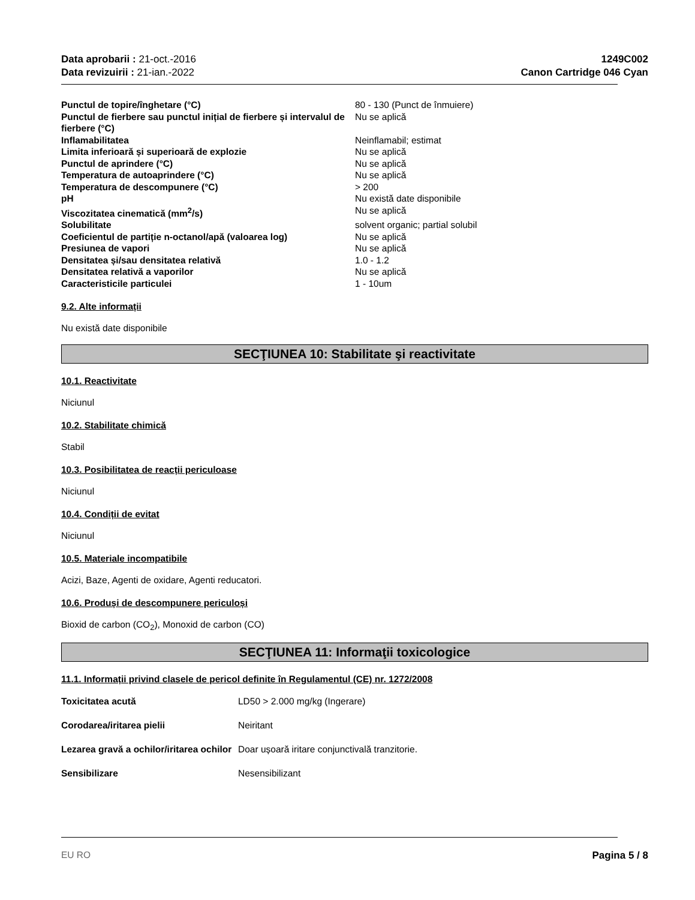Data aprobarii : 21-oct.-2016
Data revizuirii : 21-ian.-2022
1249C002
Canon Cartridge 046 Cyan
| Punctul de topire/înghetare (°C) | 80 - 130 (Punct de înmuiere) |
| Punctul de fierbere sau punctul inițial de fierbere și intervalul de fierbere (°C) | Nu se aplică |
| Inflamabilitatea | Neinflamabil; estimat |
| Limita inferioară și superioară de explozie | Nu se aplică |
| Punctul de aprindere (°C) | Nu se aplică |
| Temperatura de autoaprindere (°C) | Nu se aplică |
| Temperatura de descompunere (°C) | > 200 |
| pH | Nu există date disponibile |
| Viscozitatea cinematică (mm<sup>2</sup>/s) | Nu se aplică |
| Solubilitate | solvent organic; partial solubil |
| Coeficientul de partiție n-octanol/apă (valoarea log) | Nu se aplică |
| Presiunea de vapori | Nu se aplică |
| Densitatea și/sau densitatea relativă | 1.0 - 1.2 |
| Densitatea relativă a vaporilor | Nu se aplică |
| Caracteristicile particulei | 1 - 10um |
9.2. Alte informații
Nu există date disponibile
SECŢIUNEA 10: Stabilitate şi reactivitate
10.1. Reactivitate
Niciunul
10.2. Stabilitate chimică
Stabil
10.3. Posibilitatea de reacții periculoase
Niciunul
10.4. Condiții de evitat
Niciunul
10.5. Materiale incompatibile
Acizi, Baze, Agenti de oxidare, Agenti reducatori.
10.6. Produși de descompunere periculoși
Bioxid de carbon (CO<sub>2</sub>), Monoxid de carbon (CO)
SECŢIUNEA 11: Informaţii toxicologice
11.1. Informații privind clasele de pericol definite în Regulamentul (CE) nr. 1272/2008
| Toxicitatea acută | LD50 > 2.000 mg/kg (Ingerare) |
| Corodarea/iritarea pielii | Neiritant |
| Lezarea gravă a ochilor/iritarea ochilor | Doar ușoară iritare conjunctivală tranzitorie. |
| Sensibilizare | Nesensibilizant |
EU RO Pagina 5 / 8